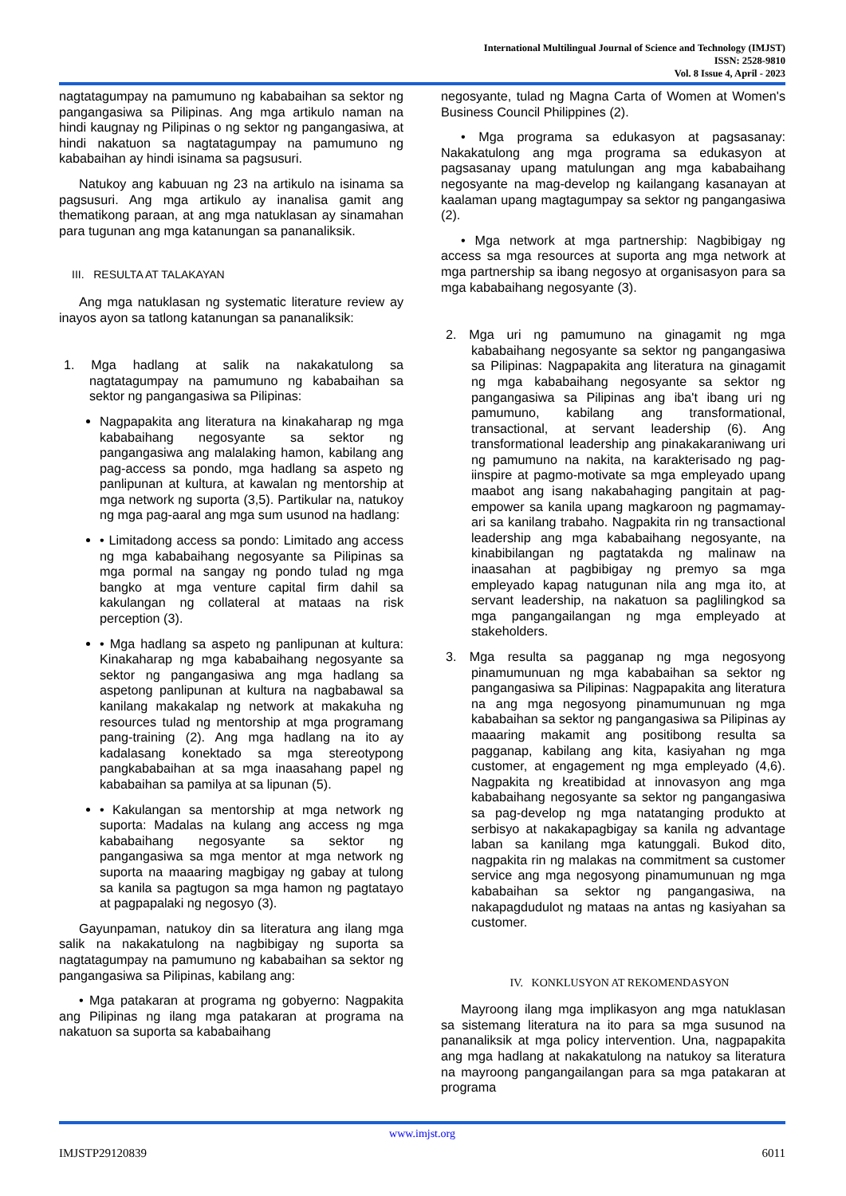International Multilingual Journal of Science and Technology (IMJST)
ISSN: 2528-9810
Vol. 8 Issue 4, April - 2023
nagtatagumpay na pamumuno ng kababaihan sa sektor ng pangangasiwa sa Pilipinas. Ang mga artikulo naman na hindi kaugnay ng Pilipinas o ng sektor ng pangangasiwa, at hindi nakatuon sa nagtatagumpay na pamumuno ng kababaihan ay hindi isinama sa pagsusuri.
Natukoy ang kabuuan ng 23 na artikulo na isinama sa pagsusuri. Ang mga artikulo ay inanalisa gamit ang thematikong paraan, at ang mga natuklasan ay sinamahan para tugunan ang mga katanungan sa pananaliksik.
III. RESULTA AT TALAKAYAN
Ang mga natuklasan ng systematic literature review ay inayos ayon sa tatlong katanungan sa pananaliksik:
1. Mga hadlang at salik na nakakatulong sa nagtatagumpay na pamumuno ng kababaihan sa sektor ng pangangasiwa sa Pilipinas:
Nagpapakita ang literatura na kinakaharap ng mga kababaihang negosyante sa sektor ng pangangasiwa ang malalaking hamon, kabilang ang pag-access sa pondo, mga hadlang sa aspeto ng panlipunan at kultura, at kawalan ng mentorship at mga network ng suporta (3,5). Partikular na, natukoy ng mga pag-aaral ang mga sum usunod na hadlang:
• Limitadong access sa pondo: Limitado ang access ng mga kababaihang negosyante sa Pilipinas sa mga pormal na sangay ng pondo tulad ng mga bangko at mga venture capital firm dahil sa kakulangan ng collateral at mataas na risk perception (3).
• Mga hadlang sa aspeto ng panlipunan at kultura: Kinakaharap ng mga kababaihang negosyante sa sektor ng pangangasiwa ang mga hadlang sa aspetong panlipunan at kultura na nagbabawal sa kanilang makakalap ng network at makakuha ng resources tulad ng mentorship at mga programang pang-training (2). Ang mga hadlang na ito ay kadalasang konektado sa mga stereotypong pangkababaihan at sa mga inaasahang papel ng kababaihan sa pamilya at sa lipunan (5).
• Kakulangan sa mentorship at mga network ng suporta: Madalas na kulang ang access ng mga kababaihang negosyante sa sektor ng pangangasiwa sa mga mentor at mga network ng suporta na maaaring magbigay ng gabay at tulong sa kanila sa pagtugon sa mga hamon ng pagtatayo at pagpapalaki ng negosyo (3).
Gayunpaman, natukoy din sa literatura ang ilang mga salik na nakakatulong na nagbibigay ng suporta sa nagtatagumpay na pamumuno ng kababaihan sa sektor ng pangangasiwa sa Pilipinas, kabilang ang:
• Mga patakaran at programa ng gobyerno: Nagpakita ang Pilipinas ng ilang mga patakaran at programa na nakatuon sa suporta sa kababaihang
negosyante, tulad ng Magna Carta of Women at Women's Business Council Philippines (2).
• Mga programa sa edukasyon at pagsasanay: Nakakatulong ang mga programa sa edukasyon at pagsasanay upang matulungan ang mga kababaihang negosyante na mag-develop ng kailangang kasanayan at kaalaman upang magtagumpay sa sektor ng pangangasiwa (2).
• Mga network at mga partnership: Nagbibigay ng access sa mga resources at suporta ang mga network at mga partnership sa ibang negosyo at organisasyon para sa mga kababaihang negosyante (3).
2. Mga uri ng pamumuno na ginagamit ng mga kababaihang negosyante sa sektor ng pangangasiwa sa Pilipinas: Nagpapakita ang literatura na ginagamit ng mga kababaihang negosyante sa sektor ng pangangasiwa sa Pilipinas ang iba't ibang uri ng pamumuno, kabilang ang transformational, transactional, at servant leadership (6). Ang transformational leadership ang pinakakaraniwang uri ng pamumuno na nakita, na karakterisado ng pag-iinspire at pagmo-motivate sa mga empleyado upang maabot ang isang nakabahaging pangitain at pag-empower sa kanila upang magkaroon ng pagmamay-ari sa kanilang trabaho. Nagpakita rin ng transactional leadership ang mga kababaihang negosyante, na kinabibilangan ng pagtatakda ng malinaw na inaasahan at pagbibigay ng premyo sa mga empleyado kapag natugunan nila ang mga ito, at servant leadership, na nakatuon sa paglilingkod sa mga pangangailangan ng mga empleyado at stakeholders.
3. Mga resulta sa pagganap ng mga negosyong pinamumunuan ng mga kababaihan sa sektor ng pangangasiwa sa Pilipinas: Nagpapakita ang literatura na ang mga negosyong pinamumunuan ng mga kababaihan sa sektor ng pangangasiwa sa Pilipinas ay maaaring makamit ang positibong resulta sa pagganap, kabilang ang kita, kasiyahan ng mga customer, at engagement ng mga empleyado (4,6). Nagpakita ng kreatibidad at innovasyon ang mga kababaihang negosyante sa sektor ng pangangasiwa sa pag-develop ng mga natatanging produkto at serbisyo at nakakapagbigay sa kanila ng advantage laban sa kanilang mga katunggali. Bukod dito, nagpakita rin ng malakas na commitment sa customer service ang mga negosyong pinamumunuan ng mga kababaihan sa sektor ng pangangasiwa, na nakapagdudulot ng mataas na antas ng kasiyahan sa customer.
IV. KONKLUSYON AT REKOMENDASYON
Mayroong ilang mga implikasyon ang mga natuklasan sa sistemang literatura na ito para sa mga susunod na pananaliksik at mga policy intervention. Una, nagpapakita ang mga hadlang at nakakatulong na natukoy sa literatura na mayroong pangangailangan para sa mga patakaran at programa
www.imjst.org
IMJSTP29120839 6011